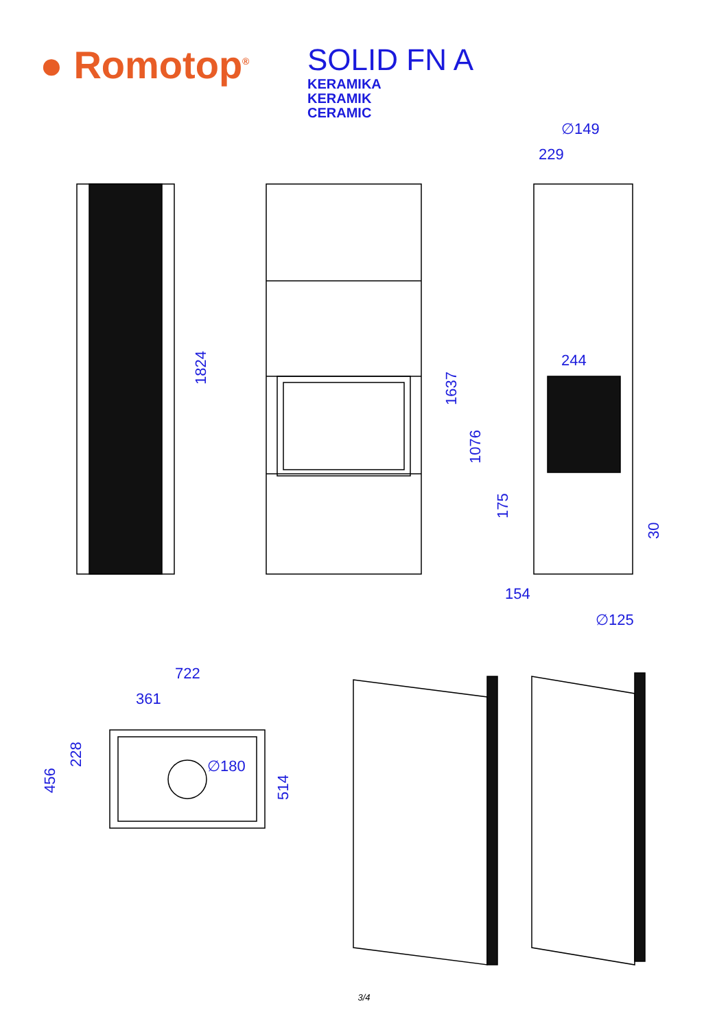● Romotop<sup>®</sup>
SOLID FN A
KERAMIKA
KERAMIK
CERAMIC
∅149
229
244
154
∅125
1824
1637
1076
175
30
722
361
∅180
456
228
514
3/4